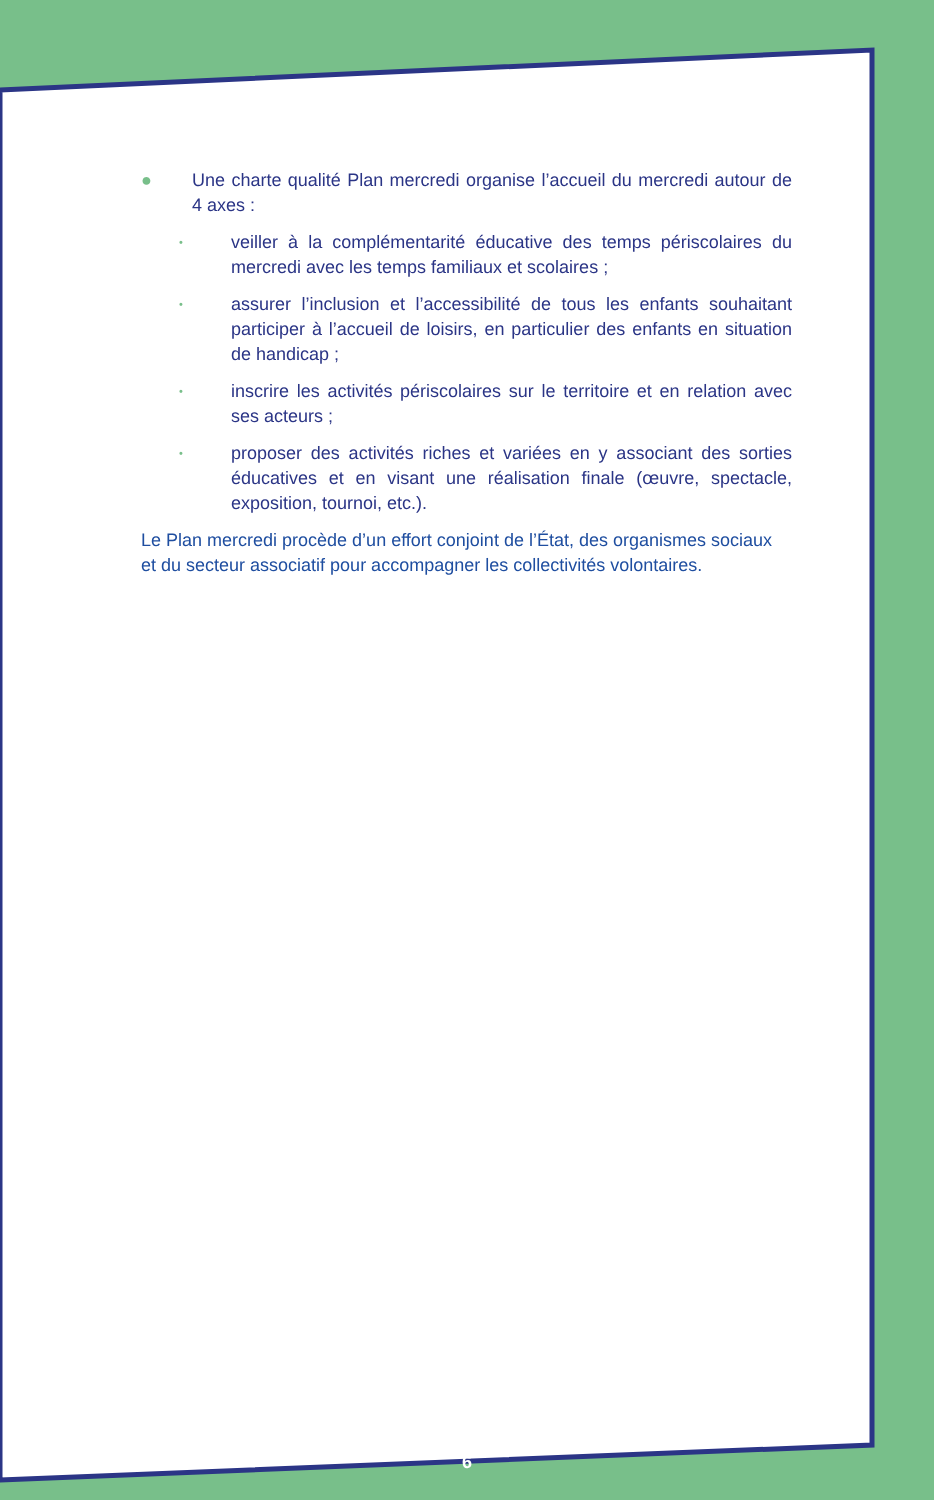● Une charte qualité Plan mercredi organise l’accueil du mercredi autour de 4 axes :
• veiller à la complémentarité éducative des temps périscolaires du mercredi avec les temps familiaux et scolaires ;
• assurer l’inclusion et l’accessibilité de tous les enfants souhaitant participer à l’accueil de loisirs, en particulier des enfants en situation de handicap ;
• inscrire les activités périscolaires sur le territoire et en relation avec ses acteurs ;
• proposer des activités riches et variées en y associant des sorties éducatives et en visant une réalisation finale (œuvre, spectacle, exposition, tournoi, etc.).
Le Plan mercredi procède d’un effort conjoint de l’État, des organismes sociaux et du secteur associatif pour accompagner les collectivités volontaires.
6